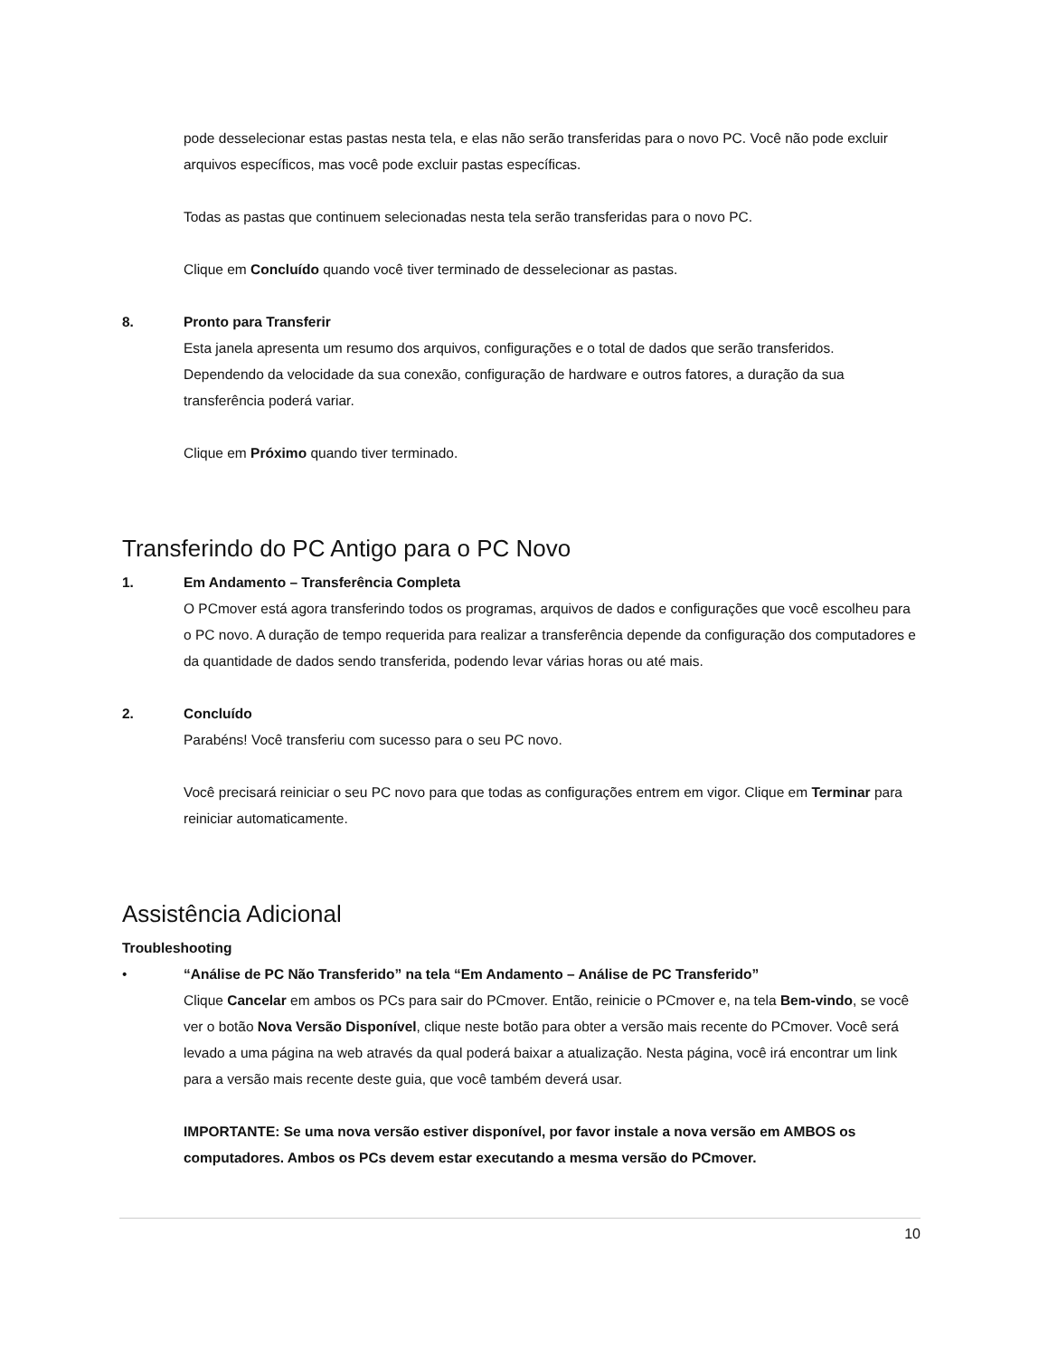pode desselecionar estas pastas nesta tela, e elas não serão transferidas para o novo PC. Você não pode excluir arquivos específicos, mas você pode excluir pastas específicas.
Todas as pastas que continuem selecionadas nesta tela serão transferidas para o novo PC.
Clique em Concluído quando você tiver terminado de desselecionar as pastas.
8. Pronto para Transferir
Esta janela apresenta um resumo dos arquivos, configurações e o total de dados que serão transferidos. Dependendo da velocidade da sua conexão, configuração de hardware e outros fatores, a duração da sua transferência poderá variar.
Clique em Próximo quando tiver terminado.
Transferindo do PC Antigo para o PC Novo
1. Em Andamento – Transferência Completa
O PCmover está agora transferindo todos os programas, arquivos de dados e configurações que você escolheu para o PC novo. A duração de tempo requerida para realizar a transferência depende da configuração dos computadores e da quantidade de dados sendo transferida, podendo levar várias horas ou até mais.
2. Concluído
Parabéns! Você transferiu com sucesso para o seu PC novo.
Você precisará reiniciar o seu PC novo para que todas as configurações entrem em vigor. Clique em Terminar para reiniciar automaticamente.
Assistência Adicional
Troubleshooting
• “Análise de PC Não Transferido” na tela “Em Andamento – Análise de PC Transferido”
Clique Cancelar em ambos os PCs para sair do PCmover. Então, reinicie o PCmover e, na tela Bem-vindo, se você ver o botão Nova Versão Disponível, clique neste botão para obter a versão mais recente do PCmover. Você será levado a uma página na web através da qual poderá baixar a atualização. Nesta página, você irá encontrar um link para a versão mais recente deste guia, que você também deverá usar.
IMPORTANTE: Se uma nova versão estiver disponível, por favor instale a nova versão em AMBOS os computadores. Ambos os PCs devem estar executando a mesma versão do PCmover.
10